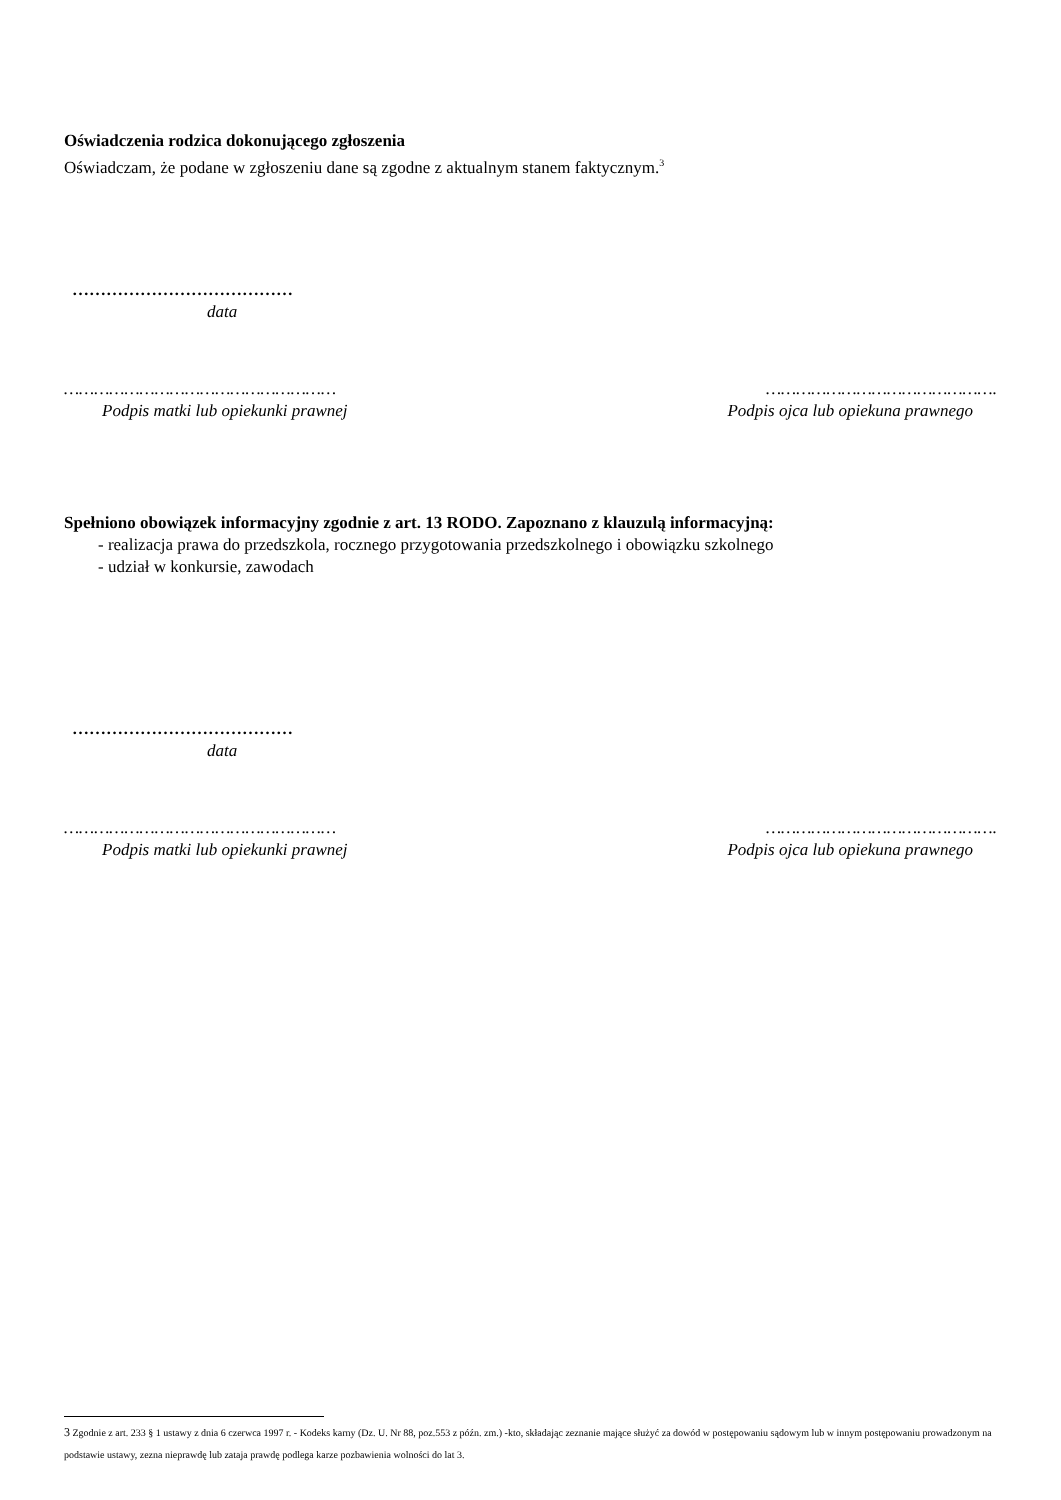Oświadczenia rodzica dokonującego zgłoszenia
Oświadczam, że podane w zgłoszeniu dane są zgodne z aktualnym stanem faktycznym.<sup>3</sup>
…………………………………
data
………………………………………………
Podpis matki lub opiekunki prawnej
……………………………………….
Podpis ojca lub opiekuna prawnego
Spełniono obowiązek informacyjny zgodnie z art. 13 RODO. Zapoznano z klauzulą informacyjną:
- realizacja prawa do przedszkola, rocznego przygotowania przedszkolnego i obowiązku szkolnego
- udział w konkursie, zawodach
…………………………………
data
………………………………………………
Podpis matki lub opiekunki prawnej
……………………………………….
Podpis ojca lub opiekuna prawnego
3 Zgodnie z art. 233 § 1 ustawy z dnia 6 czerwca 1997 r. - Kodeks karny (Dz. U. Nr 88, poz.553 z późn. zm.) -kto, składając zeznanie mające służyć za dowód w postępowaniu sądowym lub w innym postępowaniu prowadzonym na podstawie ustawy, zezna nieprawdę lub zataja prawdę podlega karze pozbawienia wolności do lat 3.